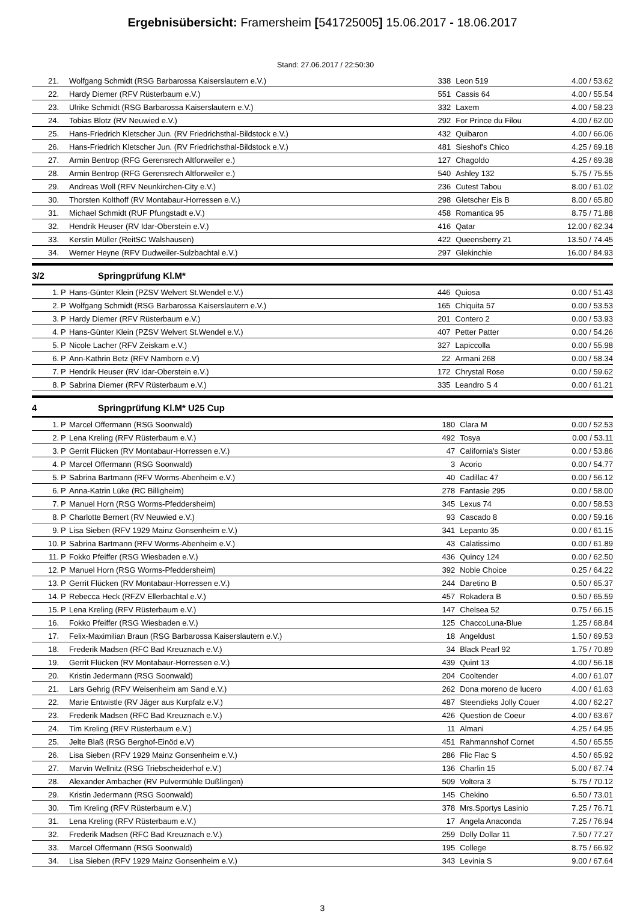Ergebnisübersicht: Framersheim [541725005] 15.06.2017 - 18.06.2017
Stand: 27.06.2017 / 22:50:30
| 21. | | Wolfgang Schmidt (RSG Barbarossa Kaiserslautern e.V.) | 338 | Leon 519 | 4.00 / 53.62 |
| 22. | | Hardy Diemer (RFV Rüsterbaum e.V.) | 551 | Cassis 64 | 4.00 / 55.54 |
| 23. | | Ulrike Schmidt (RSG Barbarossa Kaiserslautern e.V.) | 332 | Laxem | 4.00 / 58.23 |
| 24. | | Tobias Blotz (RV Neuwied e.V.) | 292 | For Prince du Filou | 4.00 / 62.00 |
| 25. | | Hans-Friedrich Kletscher Jun. (RV Friedrichsthal-Bildstock e.V.) | 432 | Quibaron | 4.00 / 66.06 |
| 26. | | Hans-Friedrich Kletscher Jun. (RV Friedrichsthal-Bildstock e.V.) | 481 | Sieshof's Chico | 4.25 / 69.18 |
| 27. | | Armin Bentrop (RFG Gerensrech Altforweiler e.) | 127 | Chagoldo | 4.25 / 69.38 |
| 28. | | Armin Bentrop (RFG Gerensrech Altforweiler e.) | 540 | Ashley 132 | 5.75 / 75.55 |
| 29. | | Andreas Woll (RFV Neunkirchen-City e.V.) | 236 | Cutest Tabou | 8.00 / 61.02 |
| 30. | | Thorsten Kolthoff (RV Montabaur-Horressen e.V.) | 298 | Gletscher Eis B | 8.00 / 65.80 |
| 31. | | Michael Schmidt (RUF Pfungstadt e.V.) | 458 | Romantica 95 | 8.75 / 71.88 |
| 32. | | Hendrik Heuser (RV Idar-Oberstein e.V.) | 416 | Qatar | 12.00 / 62.34 |
| 33. | | Kerstin Müller (ReitSC Walshausen) | 422 | Queensberry 21 | 13.50 / 74.45 |
| 34. | | Werner Heyne (RFV Dudweiler-Sulzbachtal e.V.) | 297 | Glekinchie | 16.00 / 84.93 |
3/2 Springprüfung Kl.M*
| 1. | P | Hans-Günter Klein (PZSV Welvert St.Wendel e.V.) | 446 | Quiosa | 0.00 / 51.43 |
| 2. | P | Wolfgang Schmidt (RSG Barbarossa Kaiserslautern e.V.) | 165 | Chiquita 57 | 0.00 / 53.53 |
| 3. | P | Hardy Diemer (RFV Rüsterbaum e.V.) | 201 | Contero 2 | 0.00 / 53.93 |
| 4. | P | Hans-Günter Klein (PZSV Welvert St.Wendel e.V.) | 407 | Petter Patter | 0.00 / 54.26 |
| 5. | P | Nicole Lacher (RFV Zeiskam e.V.) | 327 | Lapiccolla | 0.00 / 55.98 |
| 6. | P | Ann-Kathrin Betz (RFV Namborn e.V) | 22 | Armani 268 | 0.00 / 58.34 |
| 7. | P | Hendrik Heuser (RV Idar-Oberstein e.V.) | 172 | Chrystal Rose | 0.00 / 59.62 |
| 8. | P | Sabrina Diemer (RFV Rüsterbaum e.V.) | 335 | Leandro S 4 | 0.00 / 61.21 |
4 Springprüfung Kl.M* U25 Cup
| 1. | P | Marcel Offermann (RSG Soonwald) | 180 | Clara M | 0.00 / 52.53 |
| 2. | P | Lena Kreling (RFV Rüsterbaum e.V.) | 492 | Tosya | 0.00 / 53.11 |
| 3. | P | Gerrit Flücken (RV Montabaur-Horressen e.V.) | 47 | California's Sister | 0.00 / 53.86 |
| 4. | P | Marcel Offermann (RSG Soonwald) | 3 | Acorio | 0.00 / 54.77 |
| 5. | P | Sabrina Bartmann (RFV Worms-Abenheim e.V.) | 40 | Cadillac 47 | 0.00 / 56.12 |
| 6. | P | Anna-Katrin Lüke (RC Billigheim) | 278 | Fantasie 295 | 0.00 / 58.00 |
| 7. | P | Manuel Horn (RSG Worms-Pfeddersheim) | 345 | Lexus 74 | 0.00 / 58.53 |
| 8. | P | Charlotte Bernert (RV Neuwied e.V.) | 93 | Cascado 8 | 0.00 / 59.16 |
| 9. | P | Lisa Sieben (RFV 1929 Mainz Gonsenheim e.V.) | 341 | Lepanto 35 | 0.00 / 61.15 |
| 10. | P | Sabrina Bartmann (RFV Worms-Abenheim e.V.) | 43 | Calatissimo | 0.00 / 61.89 |
| 11. | P | Fokko Pfeiffer (RSG Wiesbaden e.V.) | 436 | Quincy 124 | 0.00 / 62.50 |
| 12. | P | Manuel Horn (RSG Worms-Pfeddersheim) | 392 | Noble Choice | 0.25 / 64.22 |
| 13. | P | Gerrit Flücken (RV Montabaur-Horressen e.V.) | 244 | Daretino B | 0.50 / 65.37 |
| 14. | P | Rebecca Heck (RFZV Ellerbachtal e.V.) | 457 | Rokadera B | 0.50 / 65.59 |
| 15. | P | Lena Kreling (RFV Rüsterbaum e.V.) | 147 | Chelsea 52 | 0.75 / 66.15 |
| 16. | | Fokko Pfeiffer (RSG Wiesbaden e.V.) | 125 | ChaccoLuna-Blue | 1.25 / 68.84 |
| 17. | | Felix-Maximilian Braun (RSG Barbarossa Kaiserslautern e.V.) | 18 | Angeldust | 1.50 / 69.53 |
| 18. | | Frederik Madsen (RFC Bad Kreuznach e.V.) | 34 | Black Pearl 92 | 1.75 / 70.89 |
| 19. | | Gerrit Flücken (RV Montabaur-Horressen e.V.) | 439 | Quint 13 | 4.00 / 56.18 |
| 20. | | Kristin Jedermann (RSG Soonwald) | 204 | Cooltender | 4.00 / 61.07 |
| 21. | | Lars Gehrig (RFV Weisenheim am Sand e.V.) | 262 | Dona moreno de lucero | 4.00 / 61.63 |
| 22. | | Marie Entwistle (RV Jäger aus Kurpfalz e.V.) | 487 | Steendieks Jolly Couer | 4.00 / 62.27 |
| 23. | | Frederik Madsen (RFC Bad Kreuznach e.V.) | 426 | Question de Coeur | 4.00 / 63.67 |
| 24. | | Tim Kreling (RFV Rüsterbaum e.V.) | 11 | Almani | 4.25 / 64.95 |
| 25. | | Jelte Blaß (RSG Berghof-Einöd e.V) | 451 | Rahmannshof Cornet | 4.50 / 65.55 |
| 26. | | Lisa Sieben (RFV 1929 Mainz Gonsenheim e.V.) | 286 | Flic Flac S | 4.50 / 65.92 |
| 27. | | Marvin Wellnitz (RSG Triebscheiderhof e.V.) | 136 | Charlin 15 | 5.00 / 67.74 |
| 28. | | Alexander Ambacher (RV Pulvermühle Dußlingen) | 509 | Voltera 3 | 5.75 / 70.12 |
| 29. | | Kristin Jedermann (RSG Soonwald) | 145 | Chekino | 6.50 / 73.01 |
| 30. | | Tim Kreling (RFV Rüsterbaum e.V.) | 378 | Mrs.Sportys Lasinio | 7.25 / 76.71 |
| 31. | | Lena Kreling (RFV Rüsterbaum e.V.) | 17 | Angela Anaconda | 7.25 / 76.94 |
| 32. | | Frederik Madsen (RFC Bad Kreuznach e.V.) | 259 | Dolly Dollar 11 | 7.50 / 77.27 |
| 33. | | Marcel Offermann (RSG Soonwald) | 195 | College | 8.75 / 66.92 |
| 34. | | Lisa Sieben (RFV 1929 Mainz Gonsenheim e.V.) | 343 | Levinia S | 9.00 / 67.64 |
3